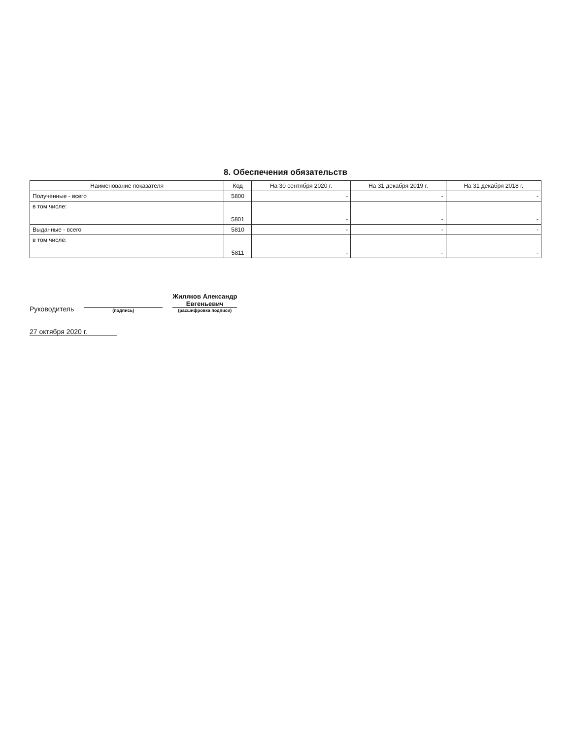8. Обеспечения обязательств
| Наименование показателя | Код | На 30 сентября 2020 г. | На 31 декабря 2019 г. | На 31 декабря 2018 г. |
| --- | --- | --- | --- | --- |
| Полученные - всего | 5800 | - | - | - |
| в том числе: | 5801 | - | - | - |
| Выданные - всего | 5810 | - | - | - |
| в том числе: | 5811 | - | - | - |
Руководитель
(подпись)
Жиляков Александр
Евгеньевич
(расшифровка подписи)
27 октября 2020 г.